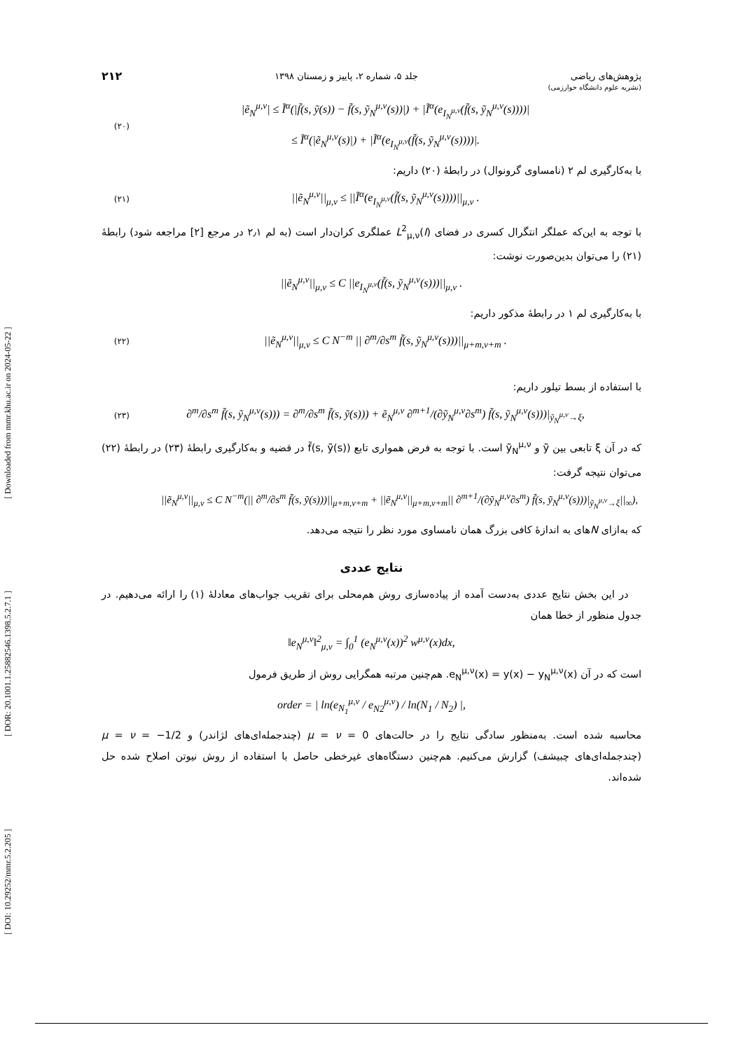[ DOI: 10.29252/mmr.5.2.205 ] [ DOR: 20.1001.1.25882546.1398.5.2.7.1 ] [ Downloaded from mmr.khu.ac.ir on 2024-05-22 ]
پژوهش‌های ریاضی جلد ۵، شماره ۲، پاییز و زمستان ۱۳۹۸ ۲۱۲
(نشریه علوم دانشگاه خوارزمی)
(۲۰) |ẽ<sub>N</sub><sup>μ,ν</sup>| ≤ Ĩ<sup>α</sup>(|f̃(s, ỹ(s)) − f̃(s, ỹ<sub>N</sub><sup>μ,ν</sup>(s))|) + |Ĩ<sup>α</sup>(e<sub>I<sub>N</sub><sup>μ,ν</sup></sub>(f̃(s, ỹ<sub>N</sub><sup>μ,ν</sup>(s))))|
≤ Ĩ<sup>α</sup>(|ẽ<sub>N</sub><sup>μ,ν</sup>(s)|) + |Ĩ<sup>α</sup>(e<sub>I<sub>N</sub><sup>μ,ν</sup></sub>(f̃(s, ỹ<sub>N</sub><sup>μ,ν</sup>(s))))|.
با به‌کارگیری لم ۲ (نامساوی گرونوال) در رابطهٔ (۲۰) داریم:
(۲۱) ||ẽ<sub>N</sub><sup>μ,ν</sup>||<sub>μ,ν</sub> ≤ ||Ĩ<sup>α</sup>(e<sub>I<sub>N</sub><sup>μ,ν</sup></sub>(f̃(s, ỹ<sub>N</sub><sup>μ,ν</sup>(s))))||<sub>μ,ν</sub> .
با توجه به این‌که عملگر انتگرال کسری در فضای L<sup>2</sup><sub>μ,ν</sub>(I) عملگری کران‌دار است (به لم ۲٫۱ در مرجع [۲] مراجعه شود) رابطهٔ (۲۱) را می‌توان بدین‌صورت نوشت:
||ẽ<sub>N</sub><sup>μ,ν</sup>||<sub>μ,ν</sub> ≤ C ||e<sub>I<sub>N</sub><sup>μ,ν</sup></sub>(f̃(s, ỹ<sub>N</sub><sup>μ,ν</sup>(s)))||<sub>μ,ν</sub> .
با به‌کارگیری لم ۱ در رابطهٔ مذکور داریم:
(۲۲) ||ẽ<sub>N</sub><sup>μ,ν</sup>||<sub>μ,ν</sub> ≤ C N<sup>−m</sup> || ∂<sup>m</sup>/∂s<sup>m</sup> f̃(s, ỹ<sub>N</sub><sup>μ,ν</sup>(s)))||<sub>μ+m,ν+m</sub> .
با استفاده از بسط تیلور داریم:
(۲۳) ∂<sup>m</sup>/∂s<sup>m</sup> f̃(s, ỹ<sub>N</sub><sup>μ,ν</sup>(s))) = ∂<sup>m</sup>/∂s<sup>m</sup> f̃(s, ỹ(s))) + ẽ<sub>N</sub><sup>μ,ν</sup> ∂<sup>m+1</sup>/(∂ỹ<sub>N</sub><sup>μ,ν</sup>∂s<sup>m</sup>) f̃(s, ỹ<sub>N</sub><sup>μ,ν</sup>(s)))|<sub>ỹ<sub>N</sub><sup>μ,ν</sup>→ξ</sub>,
که در آن ξ تابعی بین ỹ و ỹ<sub>N</sub><sup>μ,ν</sup> است. با توجه به فرض همواری تابع f̃(s, ỹ(s)) در قضیه و به‌کارگیری رابطهٔ (۲۳) در رابطهٔ (۲۲) می‌توان نتیجه گرفت:
||ẽ<sub>N</sub><sup>μ,ν</sup>||<sub>μ,ν</sub> ≤ C N<sup>−m</sup>(|| ∂<sup>m</sup>/∂s<sup>m</sup> f̃(s, ỹ(s)))||<sub>μ+m,ν+m</sub> + ||ẽ<sub>N</sub><sup>μ,ν</sup>||<sub>μ+m,ν+m</sub>|| ∂<sup>m+1</sup>/(∂ỹ<sub>N</sub><sup>μ,ν</sup>∂s<sup>m</sup>) f̃(s, ỹ<sub>N</sub><sup>μ,ν</sup>(s)))|<sub>ỹ<sub>N</sub><sup>μ,ν</sup>→ξ</sub>||<sub>∞</sub>),
که به‌ازای Nهای به اندازهٔ کافی بزرگ همان نامساوی مورد نظر را نتیجه می‌دهد.
نتایج عددی
در این بخش نتایج عددی به‌دست آمده از پیاده‌سازی روش هم‌محلی برای تقریب جواب‌های معادلهٔ (۱) را ارائه می‌دهیم. در جدول منظور از خطا همان
‖e<sub>N</sub><sup>μ,ν</sup>‖<sup>2</sup><sub>μ,ν</sub> = ∫<sub>0</sub><sup>1</sup> (e<sub>N</sub><sup>μ,ν</sup>(x))<sup>2</sup> w<sup>μ,ν</sup>(x)dx,
است که در آن e<sub>N</sub><sup>μ,ν</sup>(x) = y(x) − y<sub>N</sub><sup>μ,ν</sup>(x). هم‌چنین مرتبه همگرایی روش از طریق فرمول
order = | ln(e<sub>N<sub>1</sub></sub><sup>μ,ν</sup> / e<sub>N2</sub><sup>μ,ν</sup>) / ln(N<sub>1</sub> / N<sub>2</sub>) |,
محاسبه شده است. به‌منظور سادگی نتایج را در حالت‌های μ = ν = 0 (چندجمله‌ای‌های لژاندر) و μ = ν = −1/2 (چندجمله‌ای‌های چبیشف) گزارش می‌کنیم. هم‌چنین دستگاه‌های غیرخطی حاصل با استفاده از روش نیوتن اصلاح شده حل شده‌اند.